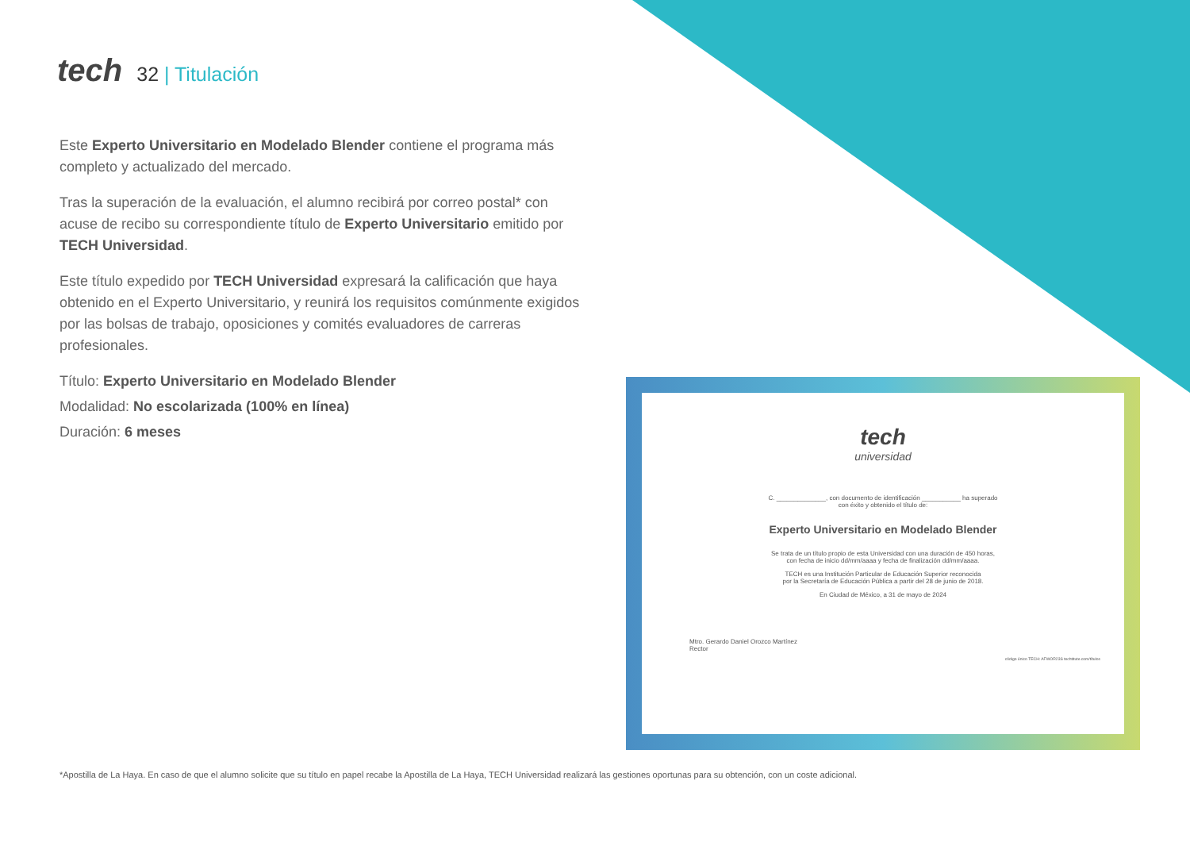tech
32 | Titulación
Este Experto Universitario en Modelado Blender contiene el programa más completo y actualizado del mercado.
Tras la superación de la evaluación, el alumno recibirá por correo postal* con acuse de recibo su correspondiente título de Experto Universitario emitido por TECH Universidad.
Este título expedido por TECH Universidad expresará la calificación que haya obtenido en el Experto Universitario, y reunirá los requisitos comúnmente exigidos por las bolsas de trabajo, oposiciones y comités evaluadores de carreras profesionales.
Título: Experto Universitario en Modelado Blender
Modalidad: No escolarizada (100% en línea)
Duración: 6 meses
tech
universidad
C. ______________, con documento de identificación ___________ ha superado
con éxito y obtenido el título de:
Experto Universitario en Modelado Blender
Se trata de un título propio de esta Universidad con una duración de 450 horas,
con fecha de inicio dd/mm/aaaa y fecha de finalización dd/mm/aaaa.
TECH es una Institución Particular de Educación Superior reconocida
por la Secretaría de Educación Pública a partir del 28 de junio de 2018.
En Ciudad de México, a 31 de mayo de 2024
Mtro. Gerardo Daniel Orozco Martínez
Rector
código único TECH: AFWOR23S techtitute.com/títulos
*Apostilla de La Haya. En caso de que el alumno solicite que su título en papel recabe la Apostilla de La Haya, TECH Universidad realizará las gestiones oportunas para su obtención, con un coste adicional.